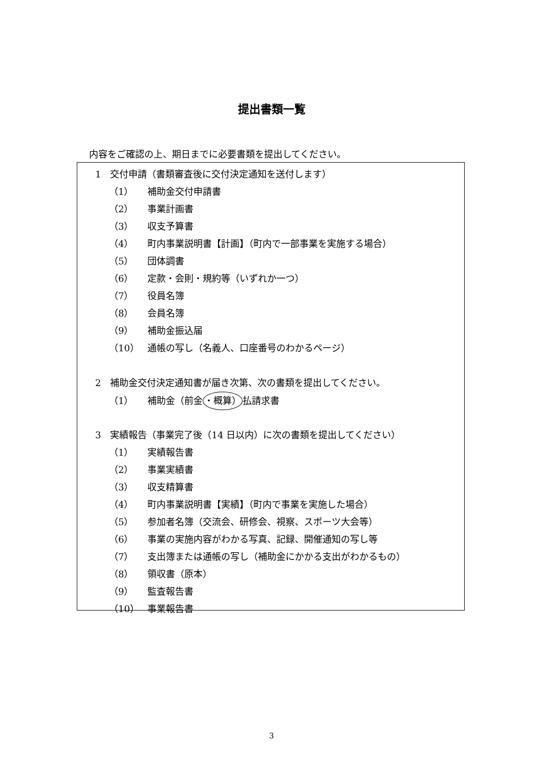提出書類一覧
内容をご確認の上、期日までに必要書類を提出してください。
1　交付申請（書類審査後に交付決定通知を送付します）
（1） 補助金交付申請書
（2） 事業計画書
（3） 収支予算書
（4） 町内事業説明書【計画】（町内で一部事業を実施する場合）
（5） 団体調書
（6） 定款・会則・規約等（いずれか一つ）
（7） 役員名簿
（8） 会員名簿
（9） 補助金振込届
（10） 通帳の写し（名義人、口座番号のわかるページ）
2　補助金交付決定通知書が届き次第、次の書類を提出してください。
（1） 補助金（前金・概算）払請求書
3　実績報告（事業完了後（14 日以内）に次の書類を提出してください）
（1） 実績報告書
（2） 事業実績書
（3） 収支精算書
（4） 町内事業説明書【実績】（町内で事業を実施した場合）
（5） 参加者名簿（交流会、研修会、視察、スポーツ大会等）
（6） 事業の実施内容がわかる写真、記録、開催通知の写し等
（7） 支出簿または通帳の写し（補助金にかかる支出がわかるもの）
（8） 領収書（原本）
（9） 監査報告書
（10） 事業報告書
3